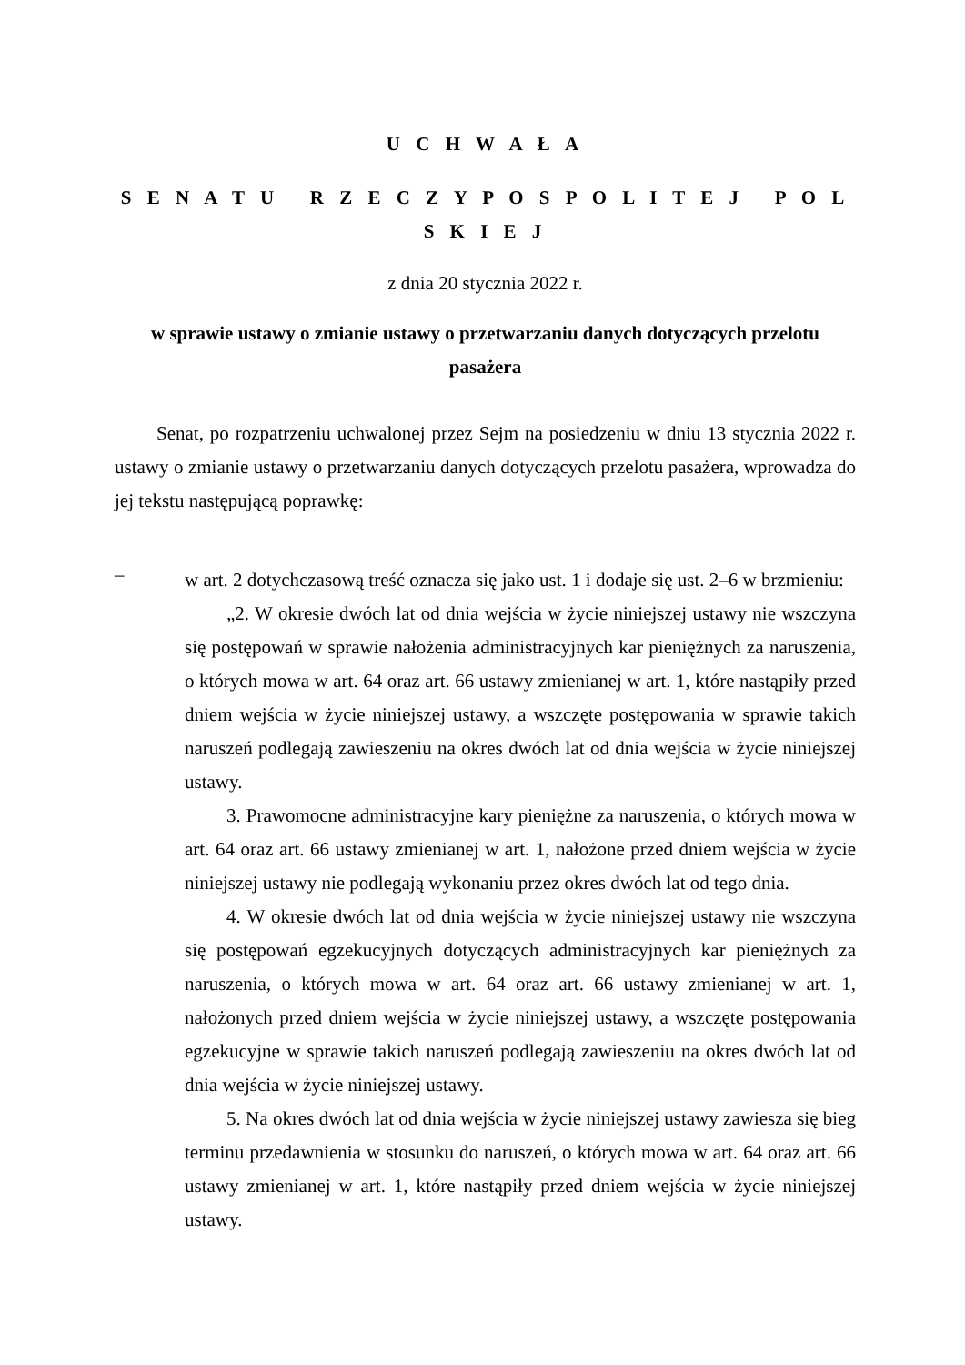U C H W A Ł A
S E N A T U R Z E C Z Y P O S P O L I T E J P O L S K I E J
z dnia 20 stycznia 2022 r.
w sprawie ustawy o zmianie ustawy o przetwarzaniu danych dotyczących przelotu pasażera
Senat, po rozpatrzeniu uchwalonej przez Sejm na posiedzeniu w dniu 13 stycznia 2022 r. ustawy o zmianie ustawy o przetwarzaniu danych dotyczących przelotu pasażera, wprowadza do jej tekstu następującą poprawkę:
–
w art. 2 dotychczasową treść oznacza się jako ust. 1 i dodaje się ust. 2–6 w brzmieniu:
„2. W okresie dwóch lat od dnia wejścia w życie niniejszej ustawy nie wszczyna się postępowań w sprawie nałożenia administracyjnych kar pieniężnych za naruszenia, o których mowa w art. 64 oraz art. 66 ustawy zmienianej w art. 1, które nastąpiły przed dniem wejścia w życie niniejszej ustawy, a wszczęte postępowania w sprawie takich naruszeń podlegają zawieszeniu na okres dwóch lat od dnia wejścia w życie niniejszej ustawy.
3. Prawomocne administracyjne kary pieniężne za naruszenia, o których mowa w art. 64 oraz art. 66 ustawy zmienianej w art. 1, nałożone przed dniem wejścia w życie niniejszej ustawy nie podlegają wykonaniu przez okres dwóch lat od tego dnia.
4. W okresie dwóch lat od dnia wejścia w życie niniejszej ustawy nie wszczyna się postępowań egzekucyjnych dotyczących administracyjnych kar pieniężnych za naruszenia, o których mowa w art. 64 oraz art. 66 ustawy zmienianej w art. 1, nałożonych przed dniem wejścia w życie niniejszej ustawy, a wszczęte postępowania egzekucyjne w sprawie takich naruszeń podlegają zawieszeniu na okres dwóch lat od dnia wejścia w życie niniejszej ustawy.
5. Na okres dwóch lat od dnia wejścia w życie niniejszej ustawy zawiesza się bieg terminu przedawnienia w stosunku do naruszeń, o których mowa w art. 64 oraz art. 66 ustawy zmienianej w art. 1, które nastąpiły przed dniem wejścia w życie niniejszej ustawy.